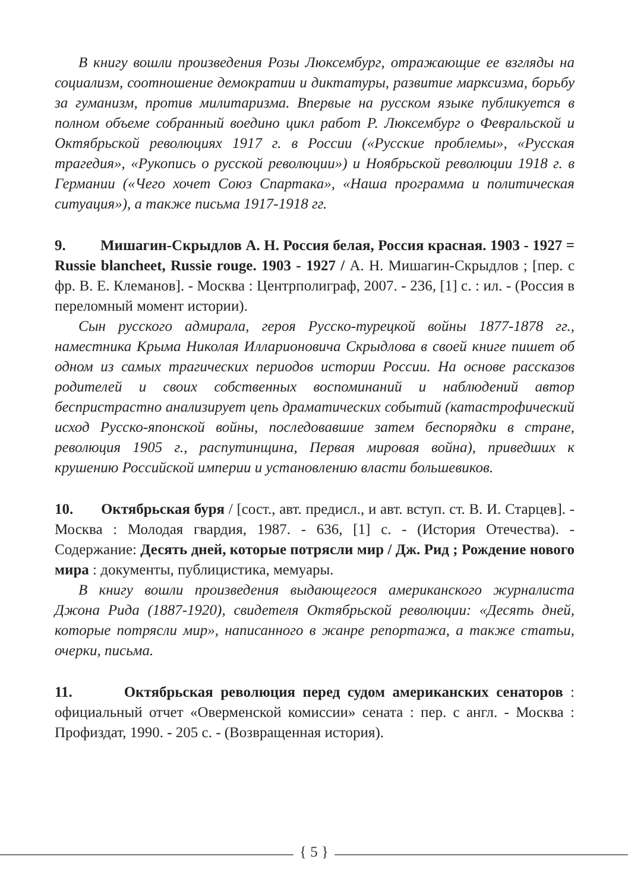В книгу вошли произведения Розы Люксембург, отражающие ее взгляды на социализм, соотношение демократии и диктатуры, развитие марксизма, борьбу за гуманизм, против милитаризма. Впервые на русском языке публикуется в полном объеме собранный воедино цикл работ Р. Люксембург о Февральской и Октябрьской революциях 1917 г. в России («Русские проблемы», «Русская трагедия», «Рукопись о русской революции») и Ноябрьской революции 1918 г. в Германии («Чего хочет Союз Спартака», «Наша программа и политическая ситуация»), а также письма 1917-1918 гг.
9. Мишагин-Скрыдлов А. Н. Россия белая, Россия красная. 1903 - 1927 = Russie blancheet, Russie rouge. 1903 - 1927 / А. Н. Мишагин-Скрыдлов ; [пер. с фр. В. Е. Клеманов]. - Москва : Центрполиграф, 2007. - 236, [1] с. : ил. - (Россия в переломный момент истории).
Сын русского адмирала, героя Русско-турецкой войны 1877-1878 гг., наместника Крыма Николая Илларионовича Скрыдлова в своей книге пишет об одном из самых трагических периодов истории России. На основе рассказов родителей и своих собственных воспоминаний и наблюдений автор беспристрастно анализирует цепь драматических событий (катастрофический исход Русско-японской войны, последовавшие затем беспорядки в стране, революция 1905 г., распутинщина, Первая мировая война), приведших к крушению Российской империи и установлению власти большевиков.
10. Октябрьская буря / [сост., авт. предисл., и авт. вступ. ст. В. И. Старцев]. - Москва : Молодая гвардия, 1987. - 636, [1] с. - (История Отечества). - Содержание: Десять дней, которые потрясли мир / Дж. Рид ; Рождение нового мира : документы, публицистика, мемуары.
В книгу вошли произведения выдающегося американского журналиста Джона Рида (1887-1920), свидетеля Октябрьской революции: «Десять дней, которые потрясли мир», написанного в жанре репортажа, а также статьи, очерки, письма.
11. Октябрьская революция перед судом американских сенаторов : официальный отчет «Оверменской комиссии» сената : пер. с англ. - Москва : Профиздат, 1990. - 205 с. - (Возвращенная история).
{ 5 }